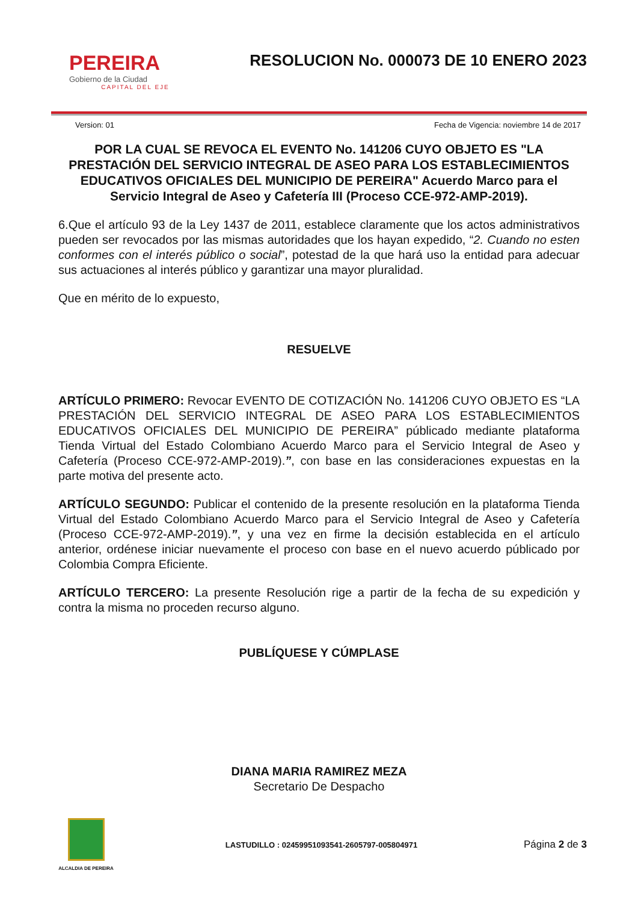PEREIRA
Gobierno de la Ciudad
CAPITAL DEL EJE
RESOLUCION No. 000073 DE 10 ENERO 2023
Version: 01 Fecha de Vigencia: noviembre 14 de 2017
POR LA CUAL SE REVOCA EL EVENTO No. 141206 CUYO OBJETO ES "LA PRESTACIÓN DEL SERVICIO INTEGRAL DE ASEO PARA LOS ESTABLECIMIENTOS EDUCATIVOS OFICIALES DEL MUNICIPIO DE PEREIRA" Acuerdo Marco para el Servicio Integral de Aseo y Cafetería III (Proceso CCE-972-AMP-2019).
6.Que el artículo 93 de la Ley 1437 de 2011, establece claramente que los actos administrativos pueden ser revocados por las mismas autoridades que los hayan expedido, “2. Cuando no esten conformes con el interés público o social”, potestad de la que hará uso la entidad para adecuar sus actuaciones al interés público y garantizar una mayor pluralidad.
Que en mérito de lo expuesto,
RESUELVE
ARTÍCULO PRIMERO: Revocar EVENTO DE COTIZACIÓN No. 141206 CUYO OBJETO ES “LA PRESTACIÓN DEL SERVICIO INTEGRAL DE ASEO PARA LOS ESTABLECIMIENTOS EDUCATIVOS OFICIALES DEL MUNICIPIO DE PEREIRA” públicado mediante plataforma Tienda Virtual del Estado Colombiano Acuerdo Marco para el Servicio Integral de Aseo y Cafetería (Proceso CCE-972-AMP-2019).”, con base en las consideraciones expuestas en la parte motiva del presente acto.
ARTÍCULO SEGUNDO: Publicar el contenido de la presente resolución en la plataforma Tienda Virtual del Estado Colombiano Acuerdo Marco para el Servicio Integral de Aseo y Cafetería (Proceso CCE-972-AMP-2019).”, y una vez en firme la decisión establecida en el artículo anterior, ordénese iniciar nuevamente el proceso con base en el nuevo acuerdo públicado por Colombia Compra Eficiente.
ARTÍCULO TERCERO: La presente Resolución rige a partir de la fecha de su expedición y contra la misma no proceden recurso alguno.
PUBLÍQUESE Y CÚMPLASE
DIANA MARIA RAMIREZ MEZA
Secretario De Despacho
ALCALDIA DE PEREIRA
LASTUDILLO : 02459951093541-2605797-005804971
Página 2 de 3